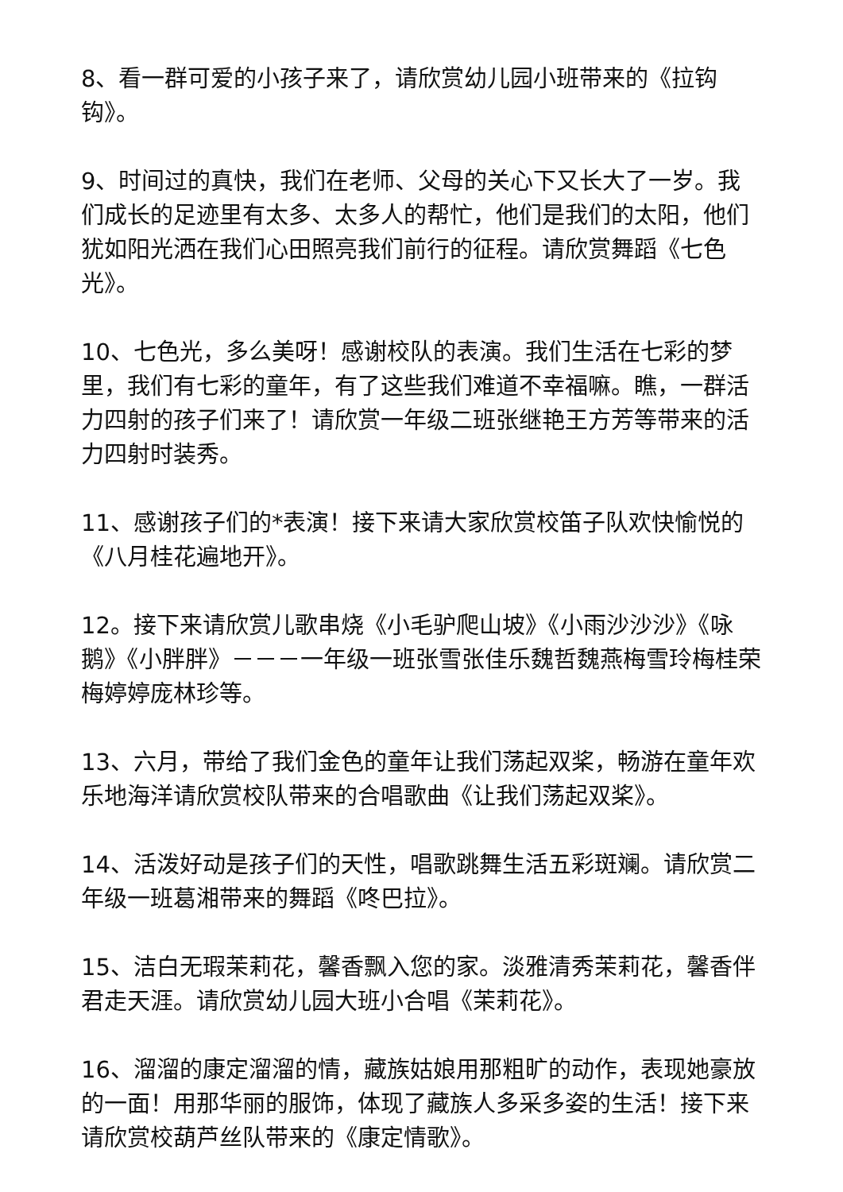8、看一群可爱的小孩子来了，请欣赏幼儿园小班带来的《拉钩钩》。
9、时间过的真快，我们在老师、父母的关心下又长大了一岁。我们成长的足迹里有太多、太多人的帮忙，他们是我们的太阳，他们犹如阳光洒在我们心田照亮我们前行的征程。请欣赏舞蹈《七色光》。
10、七色光，多么美呀！感谢校队的表演。我们生活在七彩的梦里，我们有七彩的童年，有了这些我们难道不幸福嘛。瞧，一群活力四射的孩子们来了！请欣赏一年级二班张继艳王方芳等带来的活力四射时装秀。
11、感谢孩子们的*表演！接下来请大家欣赏校笛子队欢快愉悦的《八月桂花遍地开》。
12。接下来请欣赏儿歌串烧《小毛驴爬山坡》《小雨沙沙沙》《咏鹅》《小胖胖》－－－一年级一班张雪张佳乐魏哲魏燕梅雪玲梅桂荣梅婷婷庞林珍等。
13、六月，带给了我们金色的童年让我们荡起双桨，畅游在童年欢乐地海洋请欣赏校队带来的合唱歌曲《让我们荡起双桨》。
14、活泼好动是孩子们的天性，唱歌跳舞生活五彩斑斓。请欣赏二年级一班葛湘带来的舞蹈《咚巴拉》。
15、洁白无瑕茉莉花，馨香飘入您的家。淡雅清秀茉莉花，馨香伴君走天涯。请欣赏幼儿园大班小合唱《茉莉花》。
16、溜溜的康定溜溜的情，藏族姑娘用那粗旷的动作，表现她豪放的一面！用那华丽的服饰，体现了藏族人多采多姿的生活！接下来请欣赏校葫芦丝队带来的《康定情歌》。